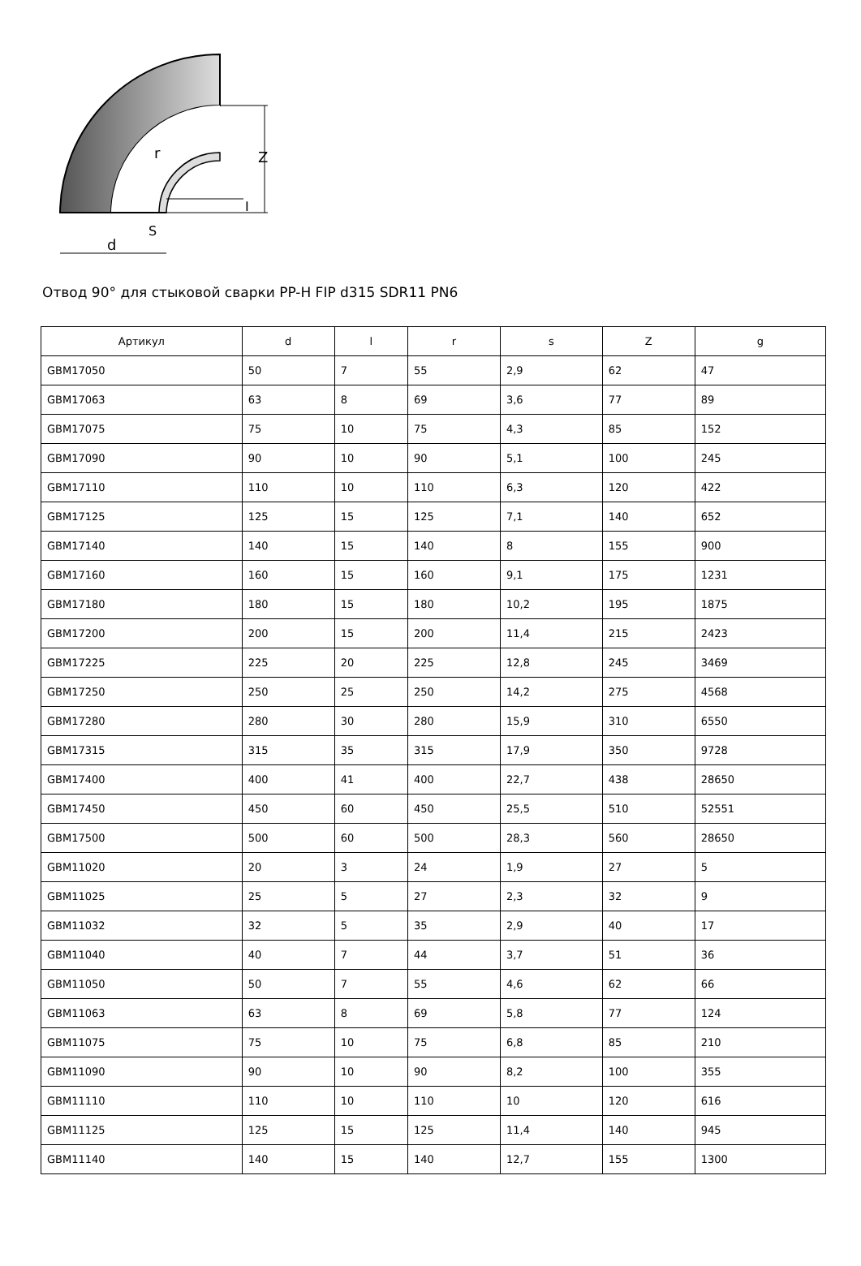Z
I
r
d
S
Отвод 90° для стыковой сварки PP-H FIP d315 SDR11 PN6
| Артикул | d | l | r | s | Z | g |
| --- | --- | --- | --- | --- | --- | --- |
| GBM17050 | 50 | 7 | 55 | 2,9 | 62 | 47 |
| GBM17063 | 63 | 8 | 69 | 3,6 | 77 | 89 |
| GBM17075 | 75 | 10 | 75 | 4,3 | 85 | 152 |
| GBM17090 | 90 | 10 | 90 | 5,1 | 100 | 245 |
| GBM17110 | 110 | 10 | 110 | 6,3 | 120 | 422 |
| GBM17125 | 125 | 15 | 125 | 7,1 | 140 | 652 |
| GBM17140 | 140 | 15 | 140 | 8 | 155 | 900 |
| GBM17160 | 160 | 15 | 160 | 9,1 | 175 | 1231 |
| GBM17180 | 180 | 15 | 180 | 10,2 | 195 | 1875 |
| GBM17200 | 200 | 15 | 200 | 11,4 | 215 | 2423 |
| GBM17225 | 225 | 20 | 225 | 12,8 | 245 | 3469 |
| GBM17250 | 250 | 25 | 250 | 14,2 | 275 | 4568 |
| GBM17280 | 280 | 30 | 280 | 15,9 | 310 | 6550 |
| GBM17315 | 315 | 35 | 315 | 17,9 | 350 | 9728 |
| GBM17400 | 400 | 41 | 400 | 22,7 | 438 | 28650 |
| GBM17450 | 450 | 60 | 450 | 25,5 | 510 | 52551 |
| GBM17500 | 500 | 60 | 500 | 28,3 | 560 | 28650 |
| GBM11020 | 20 | 3 | 24 | 1,9 | 27 | 5 |
| GBM11025 | 25 | 5 | 27 | 2,3 | 32 | 9 |
| GBM11032 | 32 | 5 | 35 | 2,9 | 40 | 17 |
| GBM11040 | 40 | 7 | 44 | 3,7 | 51 | 36 |
| GBM11050 | 50 | 7 | 55 | 4,6 | 62 | 66 |
| GBM11063 | 63 | 8 | 69 | 5,8 | 77 | 124 |
| GBM11075 | 75 | 10 | 75 | 6,8 | 85 | 210 |
| GBM11090 | 90 | 10 | 90 | 8,2 | 100 | 355 |
| GBM11110 | 110 | 10 | 110 | 10 | 120 | 616 |
| GBM11125 | 125 | 15 | 125 | 11,4 | 140 | 945 |
| GBM11140 | 140 | 15 | 140 | 12,7 | 155 | 1300 |